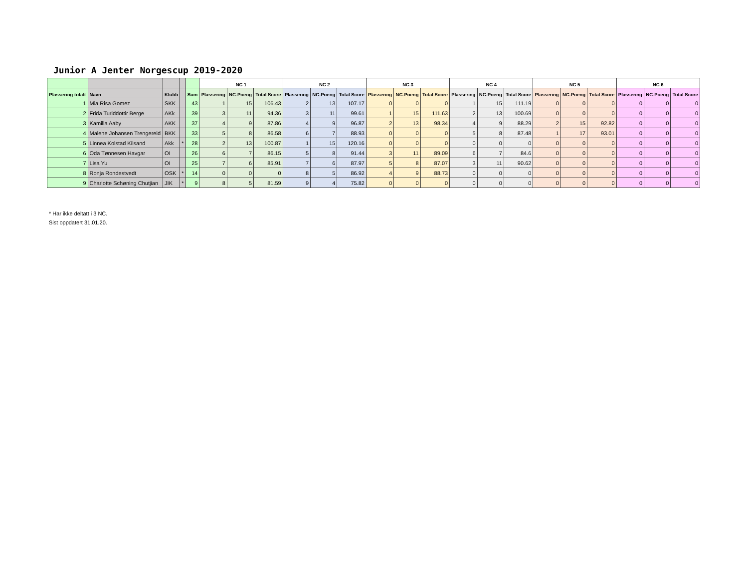Junior A Jenter Norgescup 2019-2020
| | | | | | NC 1 | | | NC 2 | | | NC 3 | | | NC 4 | | | NC 5 | | | NC 6 | | |
| --- | --- | --- | --- | --- | --- | --- | --- | --- | --- | --- | --- | --- | --- | --- | --- | --- | --- | --- | --- | --- | --- | --- |
| Plassering totalt | Navn | Klubb | | Sum | Plassering | NC-Poeng | Total Score | Plassering | NC-Poeng | Total Score | Plassering | NC-Poeng | Total Score | Plassering | NC-Poeng | Total Score | Plassering | NC-Poeng | Total Score | Plassering | NC-Poeng | Total Score |
| 1 | Mia Risa Gomez | SKK | | 43 | 1 | 15 | 106.43 | 2 | 13 | 107.17 | 0 | 0 | 0 | 1 | 15 | 111.19 | 0 | 0 | 0 | 0 | 0 | 0 |
| 2 | Frida Turiddottir Berge | AKk | | 39 | 3 | 11 | 94.36 | 3 | 11 | 99.61 | 1 | 15 | 111.63 | 2 | 13 | 100.69 | 0 | 0 | 0 | 0 | 0 | 0 |
| 3 | Kamilla Aaby | AKK | | 37 | 4 | 9 | 87.86 | 4 | 9 | 96.87 | 2 | 13 | 98.34 | 4 | 9 | 88.29 | 2 | 15 | 92.82 | 0 | 0 | 0 |
| 4 | Malene Johansen Trengereid | BKK | | 33 | 5 | 8 | 86.58 | 6 | 7 | 88.93 | 0 | 0 | 0 | 5 | 8 | 87.48 | 1 | 17 | 93.01 | 0 | 0 | 0 |
| 5 | Linnea Kolstad Kilsand | Akk | * | 28 | 2 | 13 | 100.87 | 1 | 15 | 120.16 | 0 | 0 | 0 | 0 | 0 | 0 | 0 | 0 | 0 | 0 | 0 | 0 |
| 6 | Oda Tønnesen Havgar | OI | | 26 | 6 | 7 | 86.15 | 5 | 8 | 91.44 | 3 | 11 | 89.09 | 6 | 7 | 84.6 | 0 | 0 | 0 | 0 | 0 | 0 |
| 7 | Lisa Yu | OI | | 25 | 7 | 6 | 85.91 | 7 | 6 | 87.97 | 5 | 8 | 87.07 | 3 | 11 | 90.62 | 0 | 0 | 0 | 0 | 0 | 0 |
| 8 | Ronja Rondestvedt | OSK | * | 14 | 0 | 0 | 0 | 8 | 5 | 86.92 | 4 | 9 | 88.73 | 0 | 0 | 0 | 0 | 0 | 0 | 0 | 0 | 0 |
| 9 | Charlotte Schøning Chutjian | JIK | * | 9 | 8 | 5 | 81.59 | 9 | 4 | 75.82 | 0 | 0 | 0 | 0 | 0 | 0 | 0 | 0 | 0 | 0 | 0 | 0 |
* Har ikke deltatt i 3 NC.
Sist oppdatert 31.01.20.